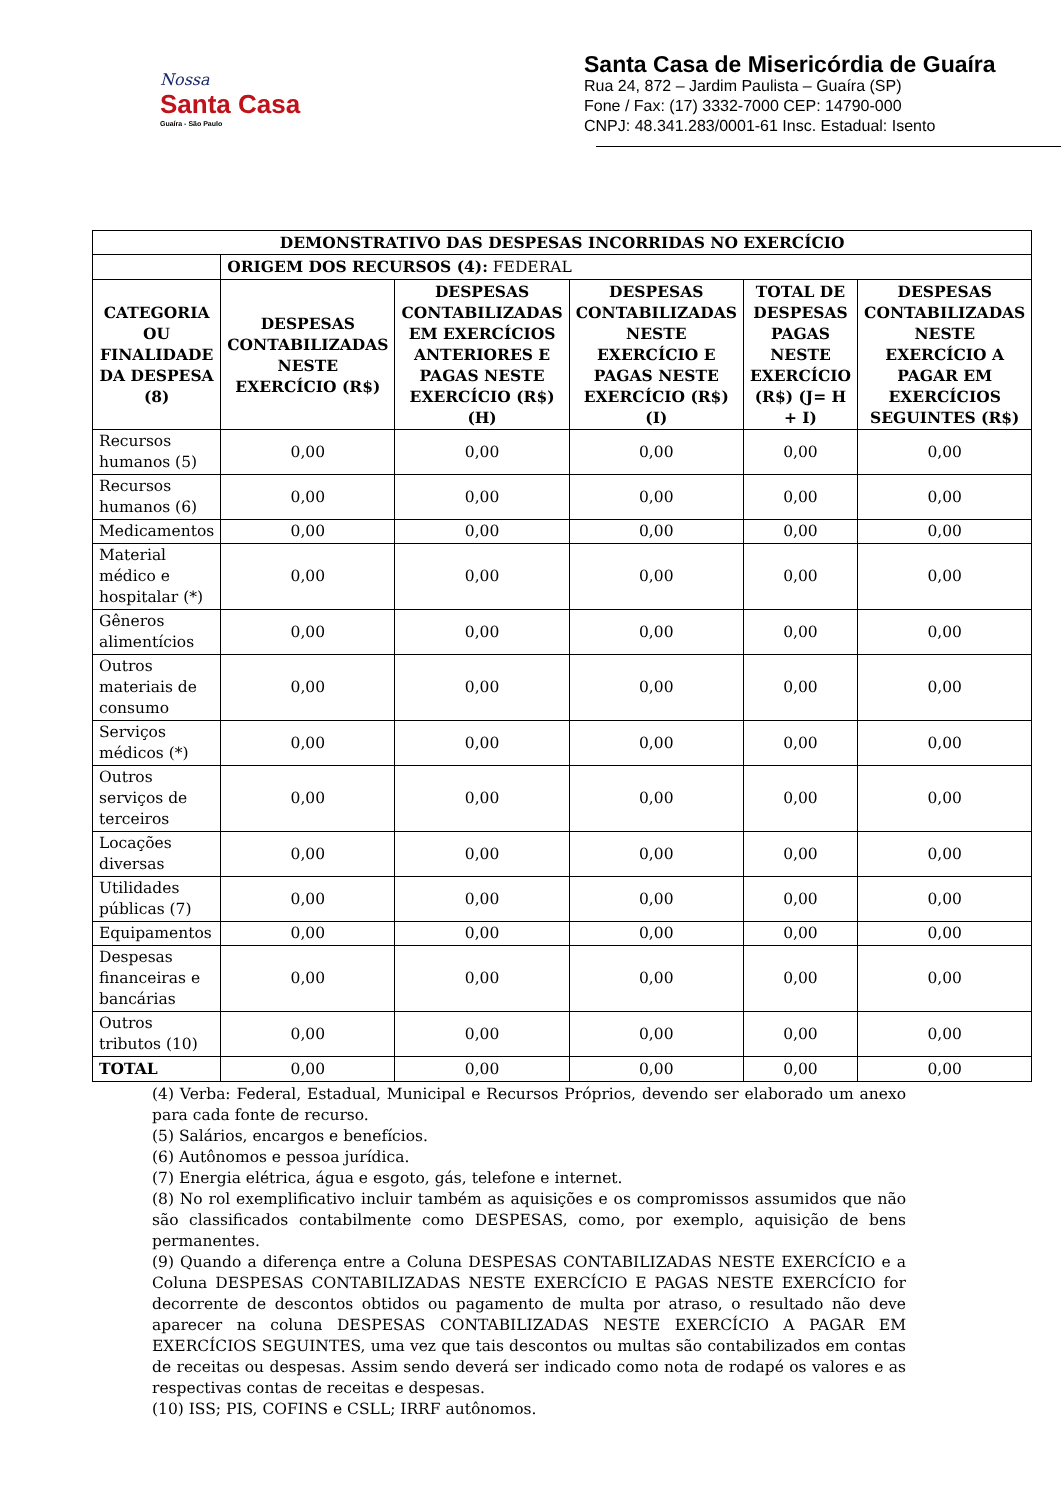Nossa
Santa Casa
Guaíra - São Paulo
Santa Casa de Misericórdia de Guaíra
Rua 24, 872 – Jardim Paulista – Guaíra (SP)
Fone / Fax: (17) 3332-7000 CEP: 14790-000
CNPJ: 48.341.283/0001-61 Insc. Estadual: Isento
| DEMONSTRATIVO DAS DESPESAS INCORRIDAS NO EXERCÍCIO | | | | | |
| --- | --- | --- | --- | --- | --- |
| | ORIGEM DOS RECURSOS (4): FEDERAL | | | | |
| CATEGORIA OU FINALIDADE DA DESPESA (8) | DESPESAS CONTABILIZADAS NESTE EXERCÍCIO (R$) | DESPESAS CONTABILIZADAS EM EXERCÍCIOS ANTERIORES E PAGAS NESTE EXERCÍCIO (R$) (H) | DESPESAS CONTABILIZADAS NESTE EXERCÍCIO E PAGAS NESTE EXERCÍCIO (R$) (I) | TOTAL DE DESPESAS PAGAS NESTE EXERCÍCIO (R$) (J= H + I) | DESPESAS CONTABILIZADAS NESTE EXERCÍCIO A PAGAR EM EXERCÍCIOS SEGUINTES (R$) |
| Recursos humanos (5) | 0,00 | 0,00 | 0,00 | 0,00 | 0,00 |
| Recursos humanos (6) | 0,00 | 0,00 | 0,00 | 0,00 | 0,00 |
| Medicamentos | 0,00 | 0,00 | 0,00 | 0,00 | 0,00 |
| Material médico e hospitalar (*) | 0,00 | 0,00 | 0,00 | 0,00 | 0,00 |
| Gêneros alimentícios | 0,00 | 0,00 | 0,00 | 0,00 | 0,00 |
| Outros materiais de consumo | 0,00 | 0,00 | 0,00 | 0,00 | 0,00 |
| Serviços médicos (*) | 0,00 | 0,00 | 0,00 | 0,00 | 0,00 |
| Outros serviços de terceiros | 0,00 | 0,00 | 0,00 | 0,00 | 0,00 |
| Locações diversas | 0,00 | 0,00 | 0,00 | 0,00 | 0,00 |
| Utilidades públicas (7) | 0,00 | 0,00 | 0,00 | 0,00 | 0,00 |
| Equipamentos | 0,00 | 0,00 | 0,00 | 0,00 | 0,00 |
| Despesas financeiras e bancárias | 0,00 | 0,00 | 0,00 | 0,00 | 0,00 |
| Outros tributos (10) | 0,00 | 0,00 | 0,00 | 0,00 | 0,00 |
| TOTAL | 0,00 | 0,00 | 0,00 | 0,00 | 0,00 |
(4) Verba: Federal, Estadual, Municipal e Recursos Próprios, devendo ser elaborado um anexo para cada fonte de recurso.
(5) Salários, encargos e benefícios.
(6) Autônomos e pessoa jurídica.
(7) Energia elétrica, água e esgoto, gás, telefone e internet.
(8) No rol exemplificativo incluir também as aquisições e os compromissos assumidos que não são classificados contabilmente como DESPESAS, como, por exemplo, aquisição de bens permanentes.
(9) Quando a diferença entre a Coluna DESPESAS CONTABILIZADAS NESTE EXERCÍCIO e a Coluna DESPESAS CONTABILIZADAS NESTE EXERCÍCIO E PAGAS NESTE EXERCÍCIO for decorrente de descontos obtidos ou pagamento de multa por atraso, o resultado não deve aparecer na coluna DESPESAS CONTABILIZADAS NESTE EXERCÍCIO A PAGAR EM EXERCÍCIOS SEGUINTES, uma vez que tais descontos ou multas são contabilizados em contas de receitas ou despesas. Assim sendo deverá ser indicado como nota de rodapé os valores e as respectivas contas de receitas e despesas.
(10) ISS; PIS, COFINS e CSLL; IRRF autônomos.